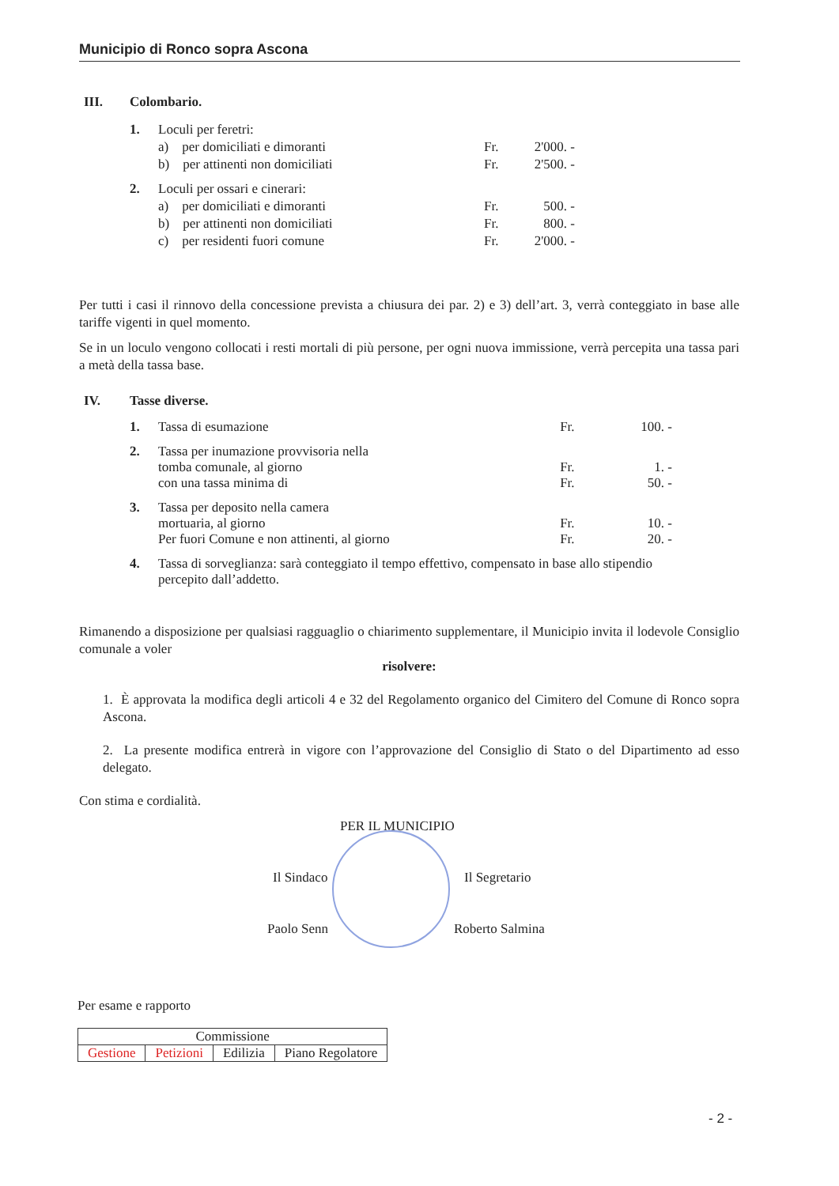Municipio di Ronco sopra Ascona
| III. | Colombario. | | | |
| | 1. | Loculi per feretri: | | |
| | | a) per domiciliati e dimoranti | Fr. | 2'000. - |
| | | b) per attinenti non domiciliati | Fr. | 2'500. - |
| | 2. | Loculi per ossari e cinerari: | | |
| | | a) per domiciliati e dimoranti | Fr. | 500. - |
| | | b) per attinenti non domiciliati | Fr. | 800. - |
| | | c) per residenti fuori comune | Fr. | 2'000. - |
Per tutti i casi il rinnovo della concessione prevista a chiusura dei par. 2) e 3) dell’art. 3, verrà conteggiato in base alle tariffe vigenti in quel momento.
Se in un loculo vengono collocati i resti mortali di più persone, per ogni nuova immissione, verrà percepita una tassa pari a metà della tassa base.
| IV. | Tasse diverse. | | | |
| | 1. | Tassa di esumazione | Fr. | 100. - |
| | 2. | Tassa per inumazione provvisoria nella tomba comunale, al giorno con una tassa minima di | Fr. Fr. | 1. - 50. - |
| | 3. | Tassa per deposito nella camera mortuaria, al giorno Per fuori Comune e non attinenti, al giorno | Fr. Fr. | 10. - 20. - |
| | 4. | Tassa di sorveglianza: sarà conteggiato il tempo effettivo, compensato in base allo stipendio percepito dall’addetto. | | |
Rimanendo a disposizione per qualsiasi ragguaglio o chiarimento supplementare, il Municipio invita il lodevole Consiglio comunale a voler
risolvere:
1. È approvata la modifica degli articoli 4 e 32 del Regolamento organico del Cimitero del Comune di Ronco sopra Ascona.
2. La presente modifica entrerà in vigore con l’approvazione del Consiglio di Stato o del Dipartimento ad esso delegato.
Con stima e cordialità.
PER IL MUNICIPIO
Il Sindaco Il Segretario
Paolo Senn Roberto Salmina
Per esame e rapporto
| Commissione | | | |
| Gestione | Petizioni | Edilizia | Piano Regolatore |
- 2 -